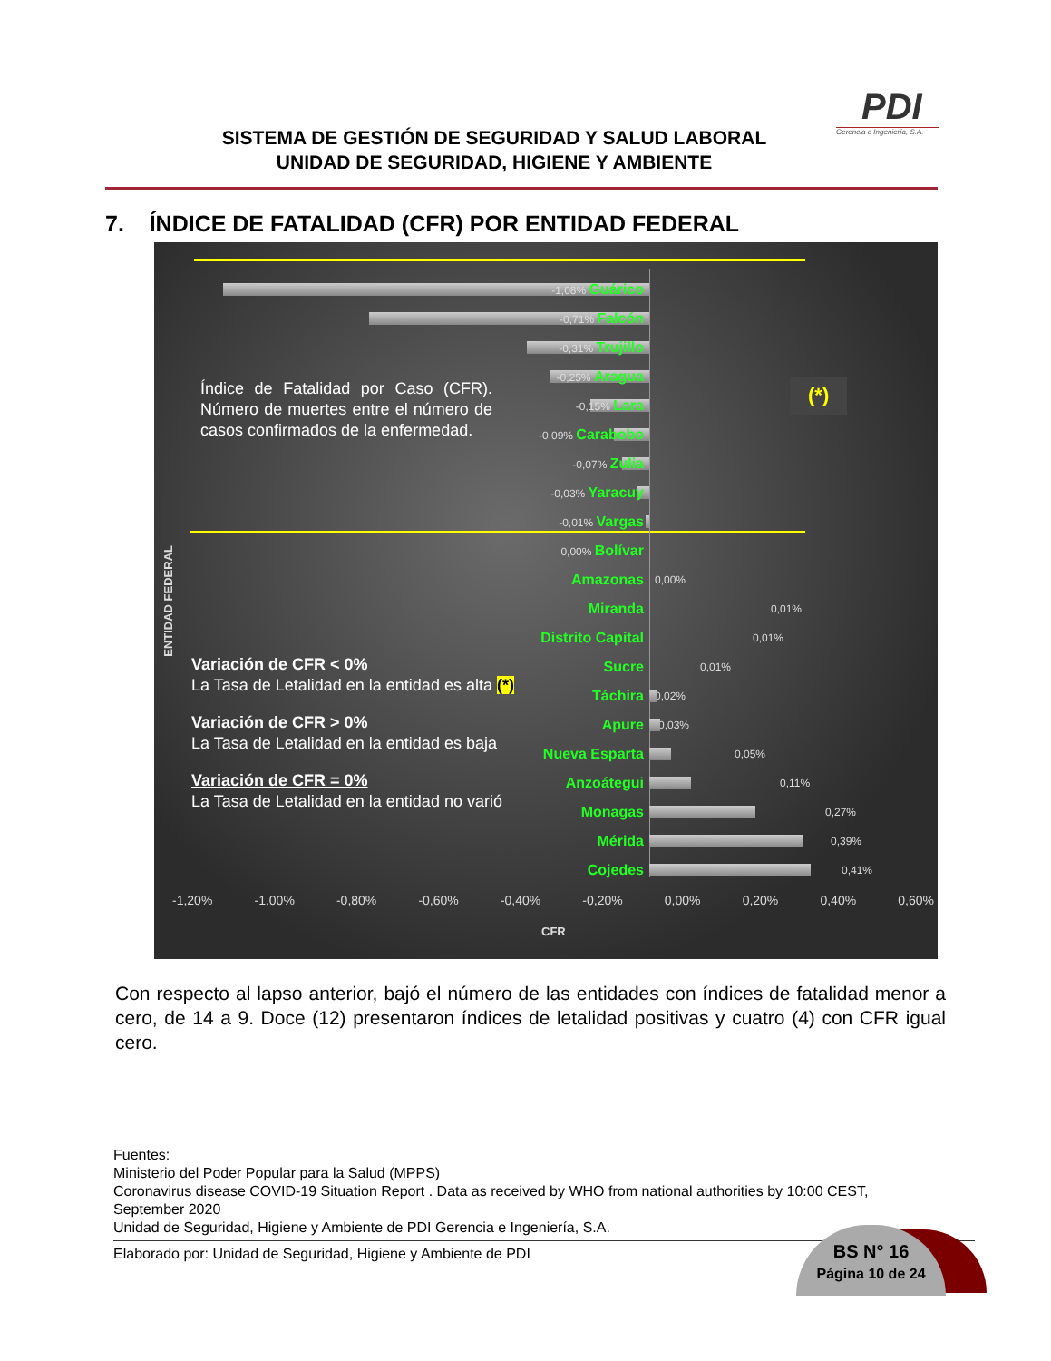SISTEMA DE GESTIÓN DE SEGURIDAD Y SALUD LABORAL
UNIDAD DE SEGURIDAD, HIGIENE Y AMBIENTE
PDI
Gerencia e Ingeniería, S.A.
7. ÍNDICE DE FATALIDAD (CFR) POR ENTIDAD FEDERAL
ENTIDAD FEDERAL
Índice de Fatalidad por Caso (CFR). Número de muertes entre el número de casos confirmados de la enfermedad.
Variación de CFR < 0%
La Tasa de Letalidad en la entidad es alta (*)
Variación de CFR > 0%
La Tasa de Letalidad en la entidad es baja
Variación de CFR = 0%
La Tasa de Letalidad en la entidad no varió
-1,08% Guárico
-0,71% Falcón
-0,31% Trujillo
-0,25% Aragua
-0,15% Lara
-0,09% Carabobo
-0,07% Zulia
-0,03% Yaracuy
-0,01% Vargas
0,00% Bolívar
Amazonas 0,00%
Miranda 0,01%
Distrito Capital 0,01%
Sucre 0,01%
Táchira 0,02%
Apure 0,03%
Nueva Esparta 0,05%
Anzoátegui 0,11%
Monagas 0,27%
Mérida 0,39%
Cojedes 0,41%
(*)
-1,20% -1,00% -0,80% -0,60% -0,40% -0,20% 0,00% 0,20% 0,40% 0,60%
CFR
Con respecto al lapso anterior, bajó el número de las entidades con índices de fatalidad menor a cero, de 14 a 9. Doce (12) presentaron índices de letalidad positivas y cuatro (4) con CFR igual cero.
Fuentes:
Ministerio del Poder Popular para la Salud (MPPS)
Coronavirus disease COVID-19 Situation Report . Data as received by WHO from national authorities by 10:00 CEST, September 2020
Unidad de Seguridad, Higiene y Ambiente de PDI Gerencia e Ingeniería, S.A.
Elaborado por: Unidad de Seguridad, Higiene y Ambiente de PDI
BS N° 16
Página 10 de 24